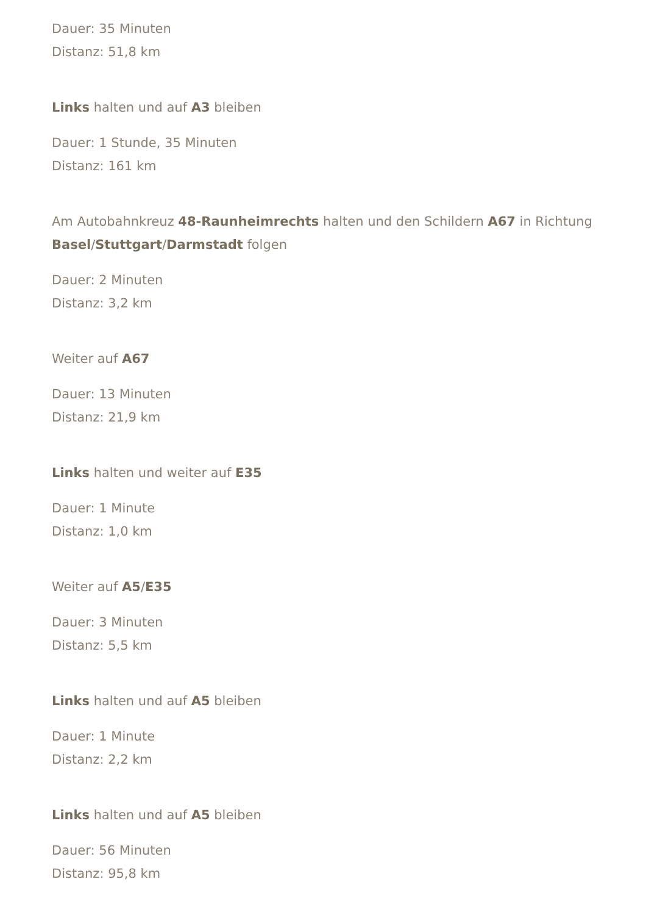Dauer: 35 Minuten
Distanz: 51,8 km
Links halten und auf A3 bleiben
Dauer: 1 Stunde, 35 Minuten
Distanz: 161 km
Am Autobahnkreuz 48-Raunheimrechts halten und den Schildern A67 in Richtung Basel/Stuttgart/Darmstadt folgen
Dauer: 2 Minuten
Distanz: 3,2 km
Weiter auf A67
Dauer: 13 Minuten
Distanz: 21,9 km
Links halten und weiter auf E35
Dauer: 1 Minute
Distanz: 1,0 km
Weiter auf A5/E35
Dauer: 3 Minuten
Distanz: 5,5 km
Links halten und auf A5 bleiben
Dauer: 1 Minute
Distanz: 2,2 km
Links halten und auf A5 bleiben
Dauer: 56 Minuten
Distanz: 95,8 km